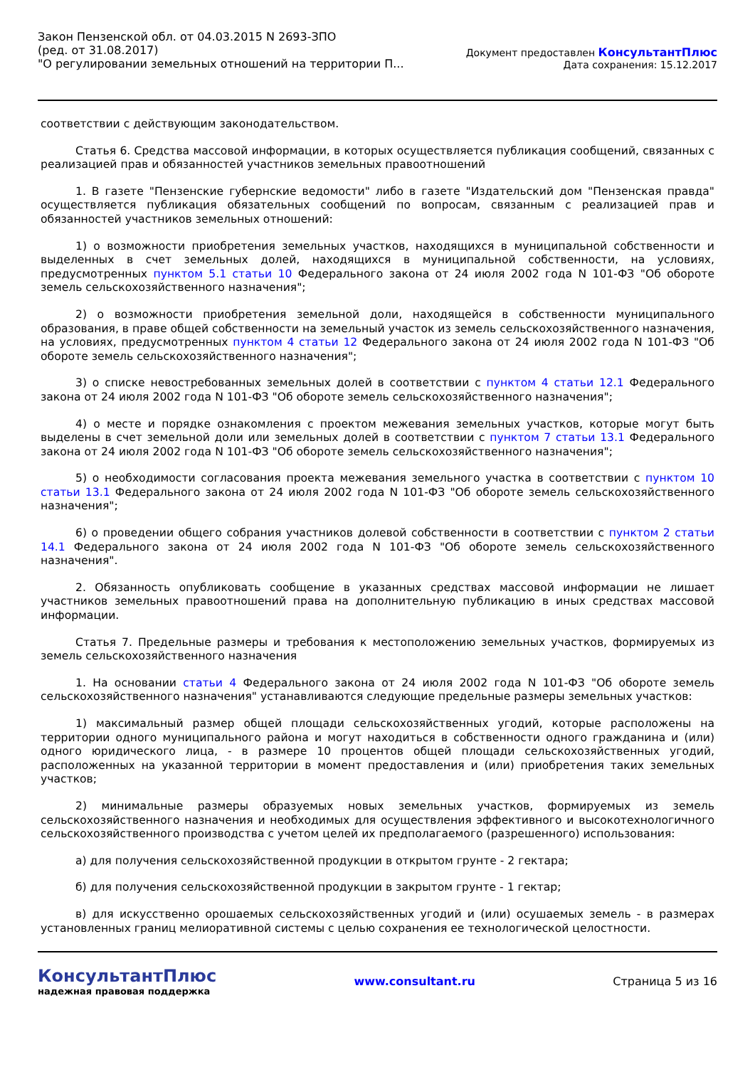Закон Пензенской обл. от 04.03.2015 N 2693-ЗПО
(ред. от 31.08.2017)
"О регулировании земельных отношений на территории П...
Документ предоставлен КонсультантПлюс
Дата сохранения: 15.12.2017
соответствии с действующим законодательством.
Статья 6. Средства массовой информации, в которых осуществляется публикация сообщений, связанных с реализацией прав и обязанностей участников земельных правоотношений
1. В газете "Пензенские губернские ведомости" либо в газете "Издательский дом "Пензенская правда" осуществляется публикация обязательных сообщений по вопросам, связанным с реализацией прав и обязанностей участников земельных отношений:
1) о возможности приобретения земельных участков, находящихся в муниципальной собственности и выделенных в счет земельных долей, находящихся в муниципальной собственности, на условиях, предусмотренных пунктом 5.1 статьи 10 Федерального закона от 24 июля 2002 года N 101-ФЗ "Об обороте земель сельскохозяйственного назначения";
2) о возможности приобретения земельной доли, находящейся в собственности муниципального образования, в праве общей собственности на земельный участок из земель сельскохозяйственного назначения, на условиях, предусмотренных пунктом 4 статьи 12 Федерального закона от 24 июля 2002 года N 101-ФЗ "Об обороте земель сельскохозяйственного назначения";
3) о списке невостребованных земельных долей в соответствии с пунктом 4 статьи 12.1 Федерального закона от 24 июля 2002 года N 101-ФЗ "Об обороте земель сельскохозяйственного назначения";
4) о месте и порядке ознакомления с проектом межевания земельных участков, которые могут быть выделены в счет земельной доли или земельных долей в соответствии с пунктом 7 статьи 13.1 Федерального закона от 24 июля 2002 года N 101-ФЗ "Об обороте земель сельскохозяйственного назначения";
5) о необходимости согласования проекта межевания земельного участка в соответствии с пунктом 10 статьи 13.1 Федерального закона от 24 июля 2002 года N 101-ФЗ "Об обороте земель сельскохозяйственного назначения";
6) о проведении общего собрания участников долевой собственности в соответствии с пунктом 2 статьи 14.1 Федерального закона от 24 июля 2002 года N 101-ФЗ "Об обороте земель сельскохозяйственного назначения".
2. Обязанность опубликовать сообщение в указанных средствах массовой информации не лишает участников земельных правоотношений права на дополнительную публикацию в иных средствах массовой информации.
Статья 7. Предельные размеры и требования к местоположению земельных участков, формируемых из земель сельскохозяйственного назначения
1. На основании статьи 4 Федерального закона от 24 июля 2002 года N 101-ФЗ "Об обороте земель сельскохозяйственного назначения" устанавливаются следующие предельные размеры земельных участков:
1) максимальный размер общей площади сельскохозяйственных угодий, которые расположены на территории одного муниципального района и могут находиться в собственности одного гражданина и (или) одного юридического лица, - в размере 10 процентов общей площади сельскохозяйственных угодий, расположенных на указанной территории в момент предоставления и (или) приобретения таких земельных участков;
2) минимальные размеры образуемых новых земельных участков, формируемых из земель сельскохозяйственного назначения и необходимых для осуществления эффективного и высокотехнологичного сельскохозяйственного производства с учетом целей их предполагаемого (разрешенного) использования:
а) для получения сельскохозяйственной продукции в открытом грунте - 2 гектара;
б) для получения сельскохозяйственной продукции в закрытом грунте - 1 гектар;
в) для искусственно орошаемых сельскохозяйственных угодий и (или) осушаемых земель - в размерах установленных границ мелиоративной системы с целью сохранения ее технологической целостности.
КонсультантПлюс
надежная правовая поддержка
www.consultant.ru Страница 5 из 16